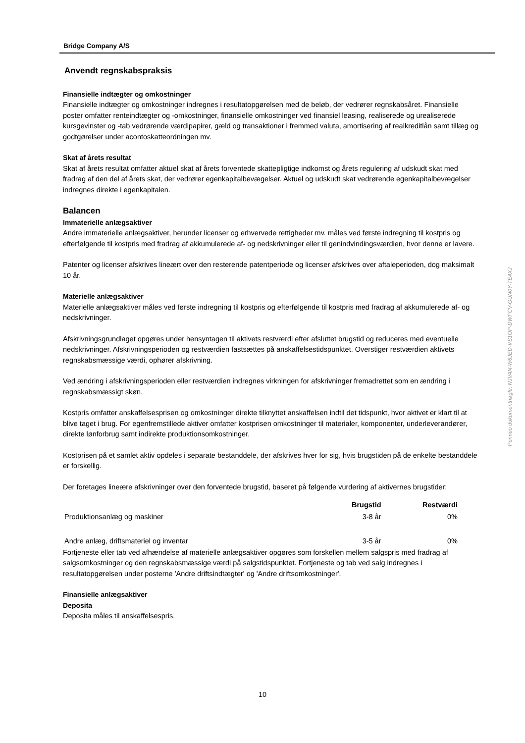Bridge Company A/S
Anvendt regnskabspraksis
Finansielle indtægter og omkostninger
Finansielle indtægter og omkostninger indregnes i resultatopgørelsen med de beløb, der vedrører regnskabsåret. Finansielle poster omfatter renteindtægter og -omkostninger, finansielle omkostninger ved finansiel leasing, realiserede og urealiserede kursgevinster og -tab vedrørende værdipapirer, gæld og transaktioner i fremmed valuta, amortisering af realkreditlån samt tillæg og godtgørelser under acontoskatteordningen mv.
Skat af årets resultat
Skat af årets resultat omfatter aktuel skat af årets forventede skattepligtige indkomst og årets regulering af udskudt skat med fradrag af den del af årets skat, der vedrører egenkapitalbevægelser. Aktuel og udskudt skat vedrørende egenkapitalbevægelser indregnes direkte i egenkapitalen.
Balancen
Immaterielle anlægsaktiver
Andre immaterielle anlægsaktiver, herunder licenser og erhvervede rettigheder mv. måles ved første indregning til kostpris og efterfølgende til kostpris med fradrag af akkumulerede af- og nedskrivninger eller til genindvindingsværdien, hvor denne er lavere.
Patenter og licenser afskrives lineært over den resterende patentperiode og licenser afskrives over aftaleperioden, dog maksimalt 10 år.
Materielle anlægsaktiver
Materielle anlægsaktiver måles ved første indregning til kostpris og efterfølgende til kostpris med fradrag af akkumulerede af- og nedskrivninger.
Afskrivningsgrundlaget opgøres under hensyntagen til aktivets restværdi efter afsluttet brugstid og reduceres med eventuelle nedskrivninger. Afskrivningsperioden og restværdien fastsættes på anskaffelsestidspunktet. Overstiger restværdien aktivets regnskabsmæssige værdi, ophører afskrivning.
Ved ændring i afskrivningsperioden eller restværdien indregnes virkningen for afskrivninger fremadrettet som en ændring i regnskabsmæssigt skøn.
Kostpris omfatter anskaffelsesprisen og omkostninger direkte tilknyttet anskaffelsen indtil det tidspunkt, hvor aktivet er klart til at blive taget i brug. For egenfremstillede aktiver omfatter kostprisen omkostninger til materialer, komponenter, underleverandører, direkte lønforbrug samt indirekte produktionsomkostninger.
Kostprisen på et samlet aktiv opdeles i separate bestanddele, der afskrives hver for sig, hvis brugstiden på de enkelte bestanddele er forskellig.
Der foretages lineære afskrivninger over den forventede brugstid, baseret på følgende vurdering af aktivernes brugstider:
| | Brugstid | Restværdi |
| --- | --- | --- |
| Produktionsanlæg og maskiner | 3-8 år | 0% |
| Andre anlæg, driftsmateriel og inventar | 3-5 år | 0% |
Fortjeneste eller tab ved afhændelse af materielle anlægsaktiver opgøres som forskellen mellem salgspris med fradrag af salgsomkostninger og den regnskabsmæssige værdi på salgstidspunktet. Fortjeneste og tab ved salg indregnes i resultatopgørelsen under posterne 'Andre driftsindtægter' og 'Andre driftsomkostninger'.
Finansielle anlægsaktiver
Deposita
Deposita måles til anskaffelsespris.
Penneo dokumentnøgle: NJVAN-W6JED-VS1OP-DWFCV-GUN0Y-TE4XJ
10